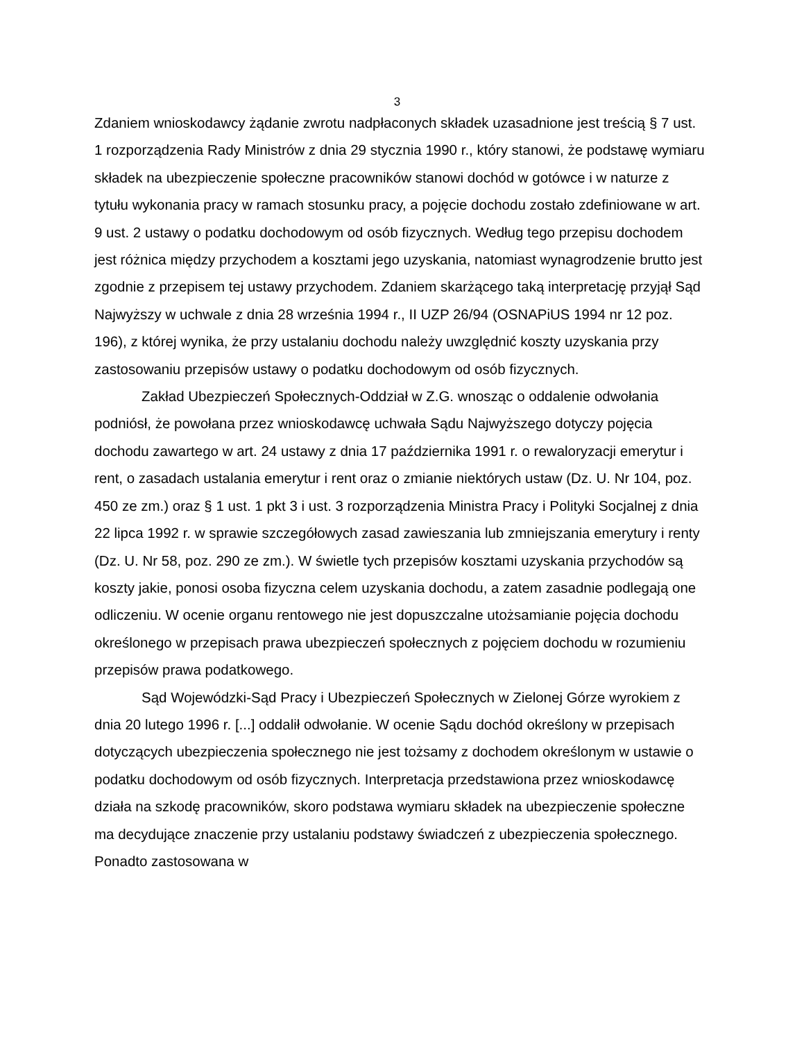3
Zdaniem wnioskodawcy żądanie zwrotu nadpłaconych składek uzasadnione jest treścią § 7 ust. 1 rozporządzenia Rady Ministrów z dnia 29 stycznia 1990 r., który stanowi, że podstawę wymiaru składek na ubezpieczenie społeczne pracowników stanowi dochód w gotówce i w naturze z tytułu wykonania pracy w ramach stosunku pracy, a pojęcie dochodu zostało zdefiniowane w art. 9 ust. 2 ustawy o podatku dochodowym od osób fizycznych. Według tego przepisu dochodem jest różnica między przychodem a kosztami jego uzyskania, natomiast wynagrodzenie brutto jest zgodnie z przepisem tej ustawy przychodem. Zdaniem skarżącego taką interpretację przyjął Sąd Najwyższy w uchwale z dnia 28 września 1994 r., II UZP 26/94 (OSNAPiUS 1994 nr 12 poz. 196), z której wynika, że przy ustalaniu dochodu należy uwzględnić koszty uzyskania przy zastosowaniu przepisów ustawy o podatku dochodowym od osób fizycznych.
Zakład Ubezpieczeń Społecznych-Oddział w Z.G. wnosząc o oddalenie odwołania podniósł, że powołana przez wnioskodawcę uchwała Sądu Najwyższego dotyczy pojęcia dochodu zawartego w art. 24 ustawy z dnia 17 października 1991 r. o rewaloryzacji emerytur i rent, o zasadach ustalania emerytur i rent oraz o zmianie niektórych ustaw (Dz. U. Nr 104, poz. 450 ze zm.) oraz § 1 ust. 1 pkt 3 i ust. 3 rozporządzenia Ministra Pracy i Polityki Socjalnej z dnia 22 lipca 1992 r. w sprawie szczegółowych zasad zawieszania lub zmniejszania emerytury i renty (Dz. U. Nr 58, poz. 290 ze zm.). W świetle tych przepisów kosztami uzyskania przychodów są koszty jakie, ponosi osoba fizyczna celem uzyskania dochodu, a zatem zasadnie podlegają one odliczeniu. W ocenie organu rentowego nie jest dopuszczalne utożsamianie pojęcia dochodu określonego w przepisach prawa ubezpieczeń społecznych z pojęciem dochodu w rozumieniu przepisów prawa podatkowego.
Sąd Wojewódzki-Sąd Pracy i Ubezpieczeń Społecznych w Zielonej Górze wyrokiem z dnia 20 lutego 1996 r. [...] oddalił odwołanie. W ocenie Sądu dochód określony w przepisach dotyczących ubezpieczenia społecznego nie jest tożsamy z dochodem określonym w ustawie o podatku dochodowym od osób fizycznych. Interpretacja przedstawiona przez wnioskodawcę działa na szkodę pracowników, skoro podstawa wymiaru składek na ubezpieczenie społeczne ma decydujące znaczenie przy ustalaniu podstawy świadczeń z ubezpieczenia społecznego. Ponadto zastosowana w